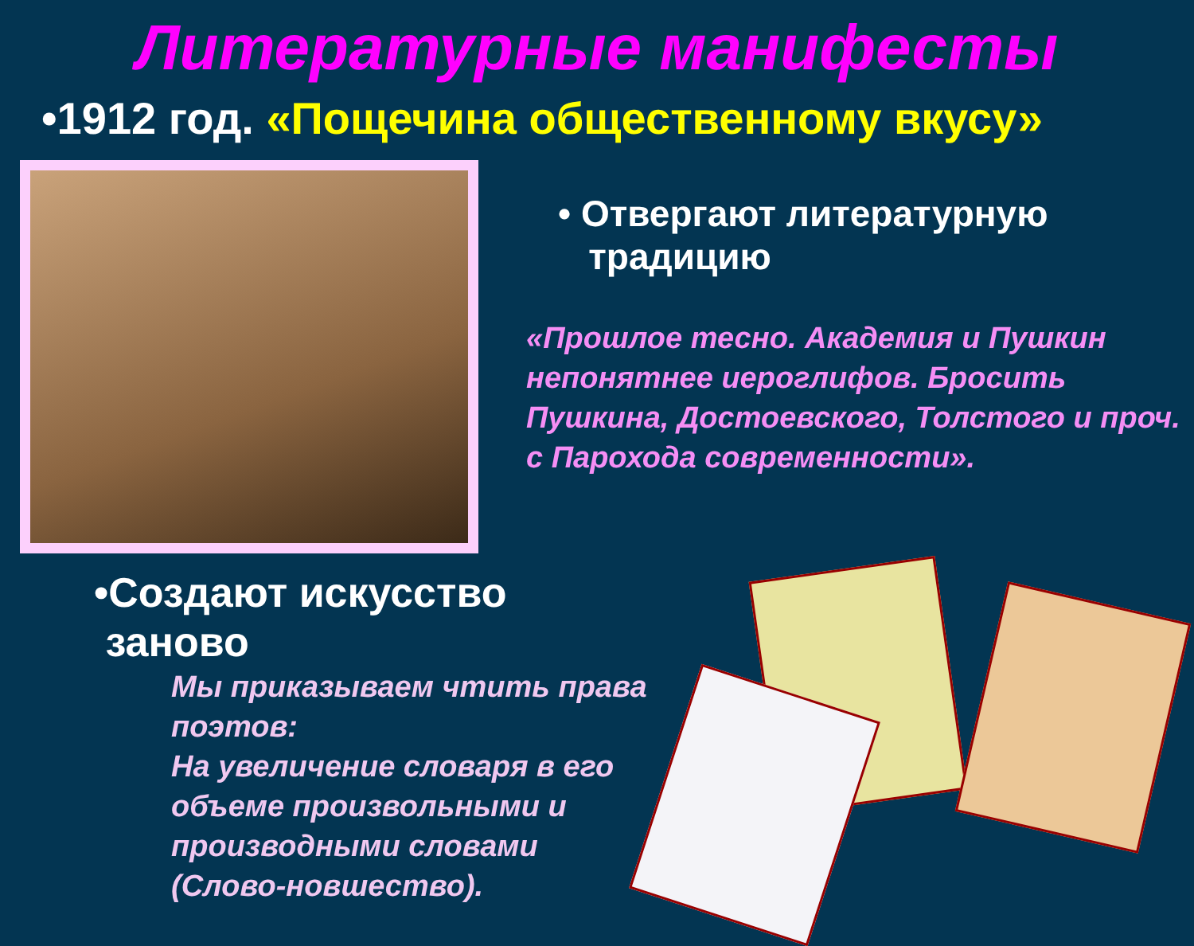Литературные манифесты
•1912 год. «Пощечина общественному вкусу»
• Отвергают литературную
традицию
«Прошлое тесно. Академия и Пушкин непонятнее иероглифов. Бросить Пушкина, Достоевского, Толстого и проч. с Парохода современности».
•Создают искусство
заново
Мы приказываем чтить права поэтов:
На увеличение словаря в его объеме произвольными и производными словами (Слово-новшество).